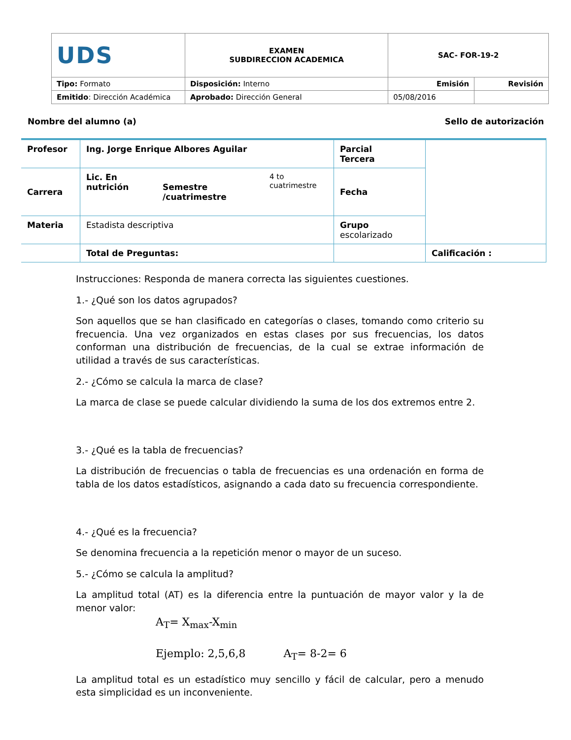| UDS | EXAMEN SUBDIRECCION ACADEMICA | SAC- FOR-19-2 | |
| Tipo: Formato | Disposición: Interno | Emisión | Revisión |
| Emitido : Dirección Académica | Aprobado: Dirección General | 05/08/2016 | |
Nombre del alumno (a) Sello de autorización
| Profesor | Ing. Jorge Enrique Albores Aguilar | | | Parcial Tercera | |
| Carrera | Lic. En nutrición | Semestre /cuatrimestre | 4 to cuatrimestre | Fecha | |
| Materia | Estadista descriptiva | | | Grupo escolarizado | |
| | Total de Preguntas: | | | | Calificación : |
Instrucciones: Responda de manera correcta las siguientes cuestiones.
1.- ¿Qué son los datos agrupados?
Son aquellos que se han clasificado en categorías o clases, tomando como criterio su frecuencia. Una vez organizados en estas clases por sus frecuencias, los datos conforman una distribución de frecuencias, de la cual se extrae información de utilidad a través de sus características.
2.- ¿Cómo se calcula la marca de clase?
La marca de clase se puede calcular dividiendo la suma de los dos extremos entre 2.
3.- ¿Qué es la tabla de frecuencias?
La distribución de frecuencias o tabla de frecuencias es una ordenación en forma de tabla de los datos estadísticos, asignando a cada dato su frecuencia correspondiente.
4.- ¿Qué es la frecuencia?
Se denomina frecuencia a la repetición menor o mayor de un suceso.
5.- ¿Cómo se calcula la amplitud?
La amplitud total (AT) es la diferencia entre la puntuación de mayor valor y la de menor valor:
A<sub>T</sub>= X<sub>max</sub>-X<sub>min</sub>
Ejemplo: 2,5,6,8 A<sub>T</sub>= 8-2= 6
La amplitud total es un estadístico muy sencillo y fácil de calcular, pero a menudo esta simplicidad es un inconveniente.